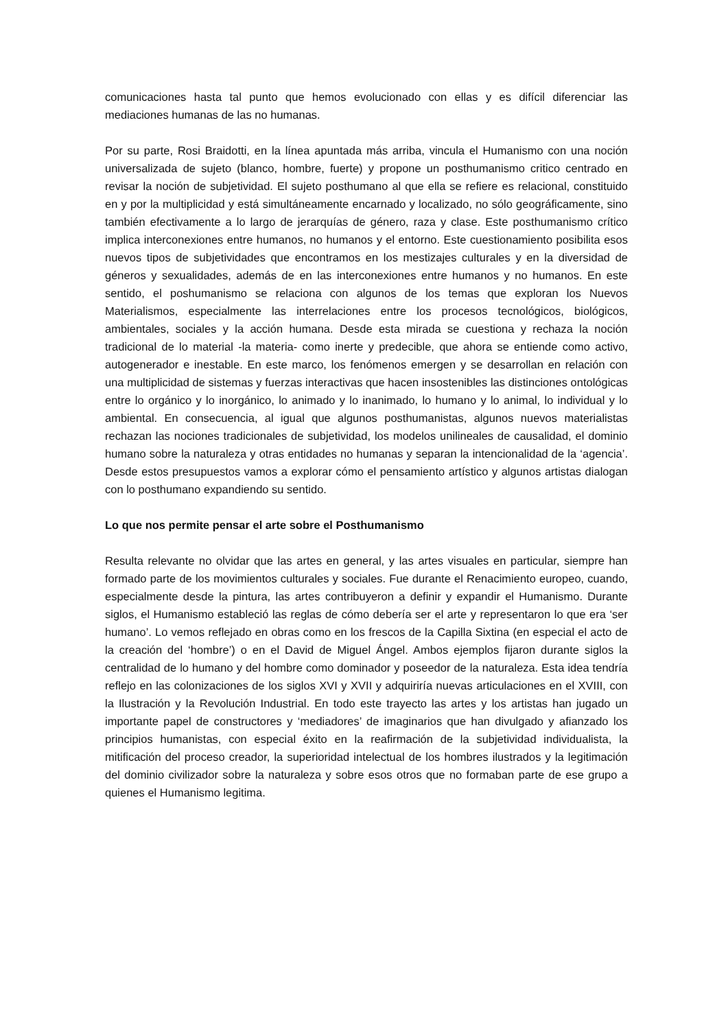comunicaciones hasta tal punto que hemos evolucionado con ellas y es difícil diferenciar las mediaciones humanas de las no humanas.
Por su parte, Rosi Braidotti, en la línea apuntada más arriba, vincula el Humanismo con una noción universalizada de sujeto (blanco, hombre, fuerte) y propone un posthumanismo critico centrado en revisar la noción de subjetividad. El sujeto posthumano al que ella se refiere es relacional, constituido en y por la multiplicidad y está simultáneamente encarnado y localizado, no sólo geográficamente, sino también efectivamente a lo largo de jerarquías de género, raza y clase. Este posthumanismo crítico implica interconexiones entre humanos, no humanos y el entorno. Este cuestionamiento posibilita esos nuevos tipos de subjetividades que encontramos en los mestizajes culturales y en la diversidad de géneros y sexualidades, además de en las interconexiones entre humanos y no humanos. En este sentido, el poshumanismo se relaciona con algunos de los temas que exploran los Nuevos Materialismos, especialmente las interrelaciones entre los procesos tecnológicos, biológicos, ambientales, sociales y la acción humana. Desde esta mirada se cuestiona y rechaza la noción tradicional de lo material -la materia- como inerte y predecible, que ahora se entiende como activo, autogenerador e inestable. En este marco, los fenómenos emergen y se desarrollan en relación con una multiplicidad de sistemas y fuerzas interactivas que hacen insostenibles las distinciones ontológicas entre lo orgánico y lo inorgánico, lo animado y lo inanimado, lo humano y lo animal, lo individual y lo ambiental. En consecuencia, al igual que algunos posthumanistas, algunos nuevos materialistas rechazan las nociones tradicionales de subjetividad, los modelos unilineales de causalidad, el dominio humano sobre la naturaleza y otras entidades no humanas y separan la intencionalidad de la ‘agencia’. Desde estos presupuestos vamos a explorar cómo el pensamiento artístico y algunos artistas dialogan con lo posthumano expandiendo su sentido.
Lo que nos permite pensar el arte sobre el Posthumanismo
Resulta relevante no olvidar que las artes en general, y las artes visuales en particular, siempre han formado parte de los movimientos culturales y sociales. Fue durante el Renacimiento europeo, cuando, especialmente desde la pintura, las artes contribuyeron a definir y expandir el Humanismo. Durante siglos, el Humanismo estableció las reglas de cómo debería ser el arte y representaron lo que era ‘ser humano’. Lo vemos reflejado en obras como en los frescos de la Capilla Sixtina (en especial el acto de la creación del ‘hombre’) o en el David de Miguel Ángel. Ambos ejemplos fijaron durante siglos la centralidad de lo humano y del hombre como dominador y poseedor de la naturaleza. Esta idea tendría reflejo en las colonizaciones de los siglos XVI y XVII y adquiriría nuevas articulaciones en el XVIII, con la Ilustración y la Revolución Industrial. En todo este trayecto las artes y los artistas han jugado un importante papel de constructores y ‘mediadores’ de imaginarios que han divulgado y afianzado los principios humanistas, con especial éxito en la reafirmación de la subjetividad individualista, la mitificación del proceso creador, la superioridad intelectual de los hombres ilustrados y la legitimación del dominio civilizador sobre la naturaleza y sobre esos otros que no formaban parte de ese grupo a quienes el Humanismo legitima.